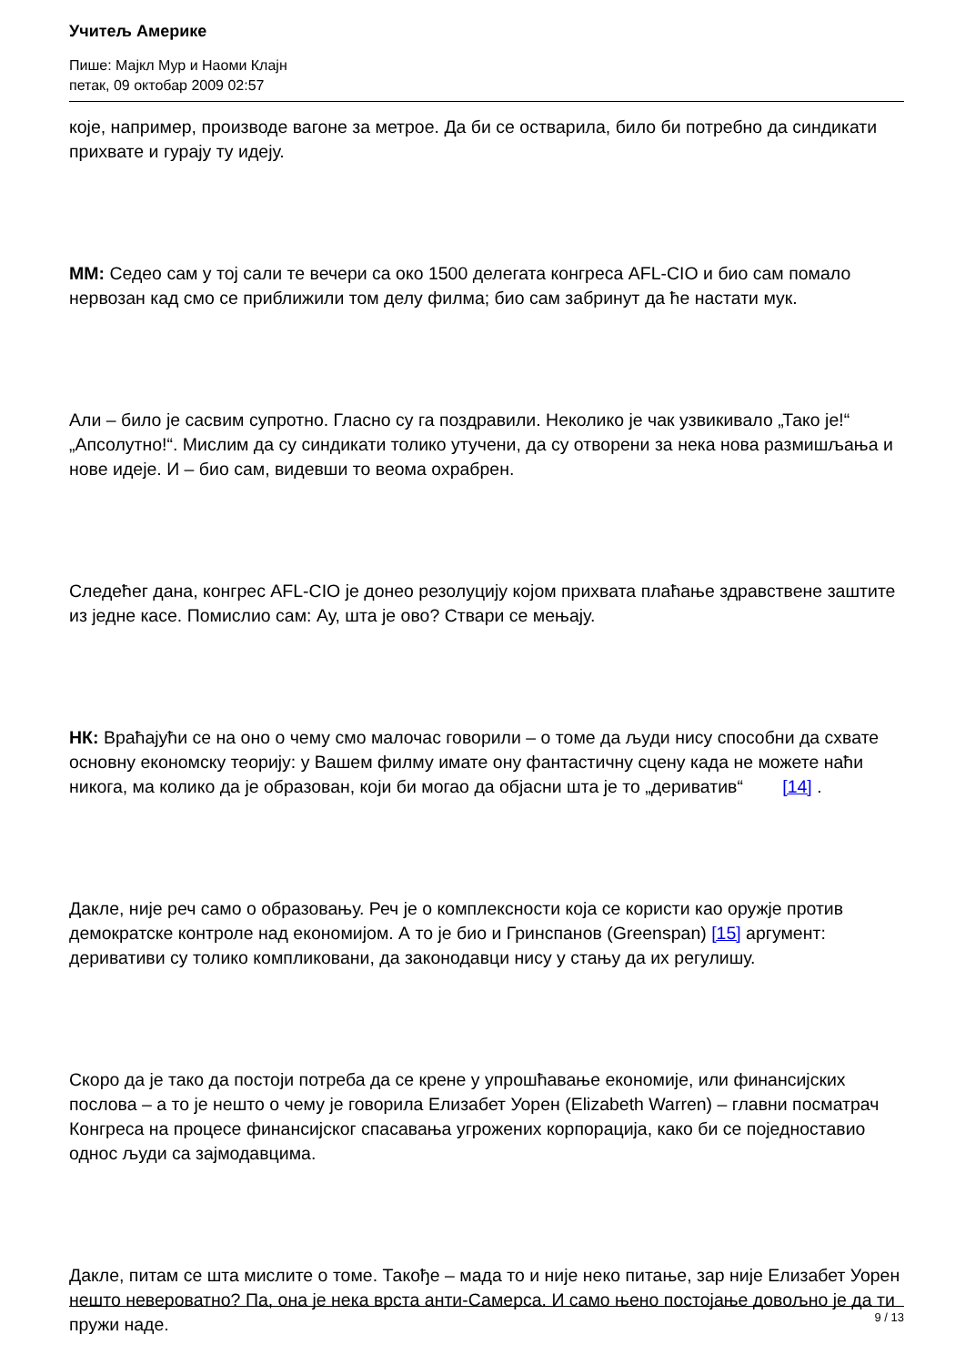Учитељ Америке
Пише: Мајкл Мур и Наоми Клајн
петак, 09 октобар 2009 02:57
које, например, производе вагоне за метрое. Да би се остварила, било би потребно да синдикати прихвате и гурају ту идеју.
ММ: Седео сам у тој сали те вечери са око 1500 делегата конгреса AFL-CIO и био сам помало нервозан кад смо се приближили том делу филма; био сам забринут да ће настати мук.
Али – било је сасвим супротно. Гласно су га поздравили. Неколико је чак узвикивало „Тако је!“ „Апсолутно!“. Мислим да су синдикати толико утучени, да су отворени за нека нова размишљања и нове идеје. И – био сам, видевши то веома охрабрен.
Следећег дана, конгрес AFL-CIO је донео резолуцију којом прихвата плаћање здравствене заштите из једне касе. Помислио сам: Ау, шта је ово? Ствари се мењају.
НК: Враћајући се на оно о чему смо малочас говорили – о томе да људи нису способни да схвате основну економску теорију: у Вашем филму имате ону фантастичну сцену када не можете наћи никога, ма колико да је образован, који би могао да објасни шта је то „дериватив“ [14] .
Дакле, није реч само о образовању. Реч је о комплексности која се користи као оружје против демократске контроле над економијом. А то је био и Гринспанов (Greenspan) [15] аргумент: деривативи су толико компликовани, да законодавци нису у стању да их регулишу.
Скоро да је тако да постоји потреба да се крене у упрошћавање економије, или финансијских послова – а то је нешто о чему је говорила Елизабет Уорен (Elizabeth Warren) – главни посматрач Конгреса на процесе финансијског спасавања угрожених корпорација, како би се поједноставио однос људи са зајмодавцима.
Дакле, питам се шта мислите о томе. Такође – мада то и није неко питање, зар није Елизабет Уорен нешто невероватно? Па, она је нека врста анти-Самерса. И само њено постојање довољно је да ти пружи наде.
9 / 13